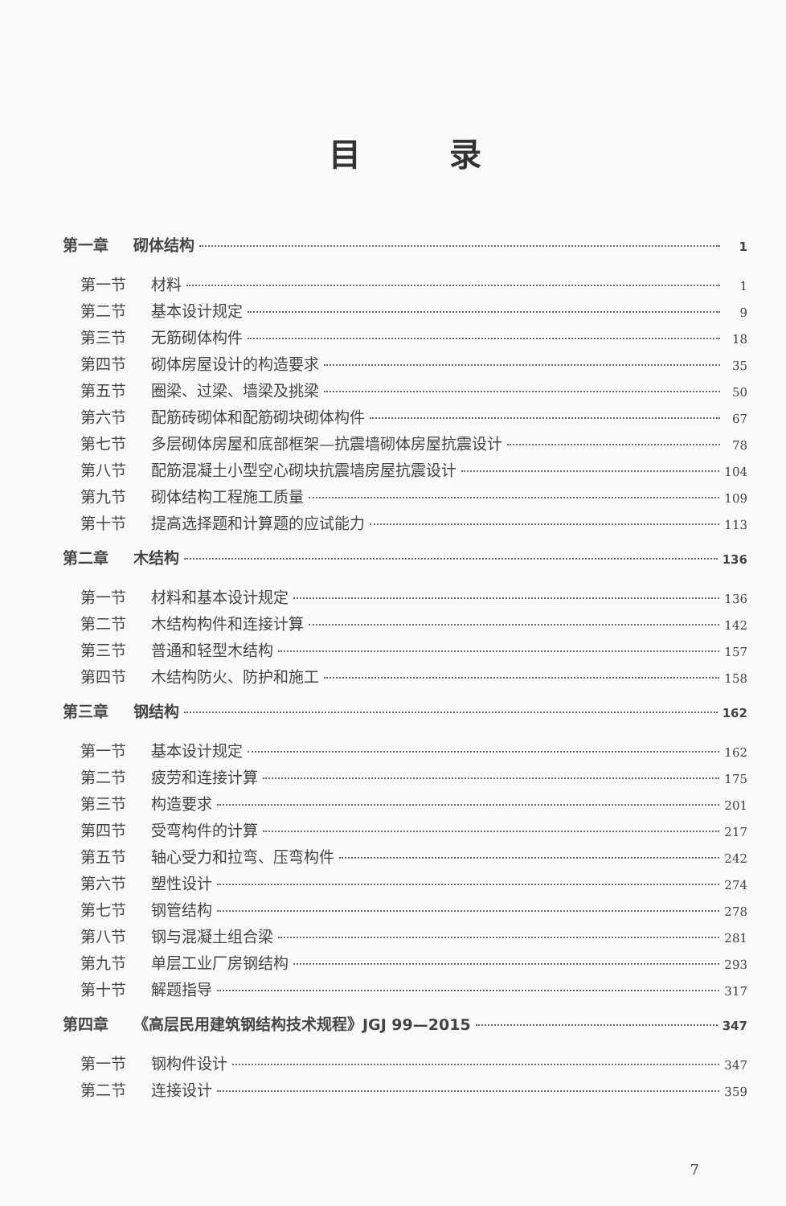目录
第一章 砌体结构 1
第一节 材料 1
第二节 基本设计规定 9
第三节 无筋砌体构件 18
第四节 砌体房屋设计的构造要求 35
第五节 圈梁、过梁、墙梁及挑梁 50
第六节 配筋砖砌体和配筋砌块砌体构件 67
第七节 多层砌体房屋和底部框架—抗震墙砌体房屋抗震设计 78
第八节 配筋混凝土小型空心砌块抗震墙房屋抗震设计 104
第九节 砌体结构工程施工质量 109
第十节 提高选择题和计算题的应试能力 113
第二章 木结构 136
第一节 材料和基本设计规定 136
第二节 木结构构件和连接计算 142
第三节 普通和轻型木结构 157
第四节 木结构防火、防护和施工 158
第三章 钢结构 162
第一节 基本设计规定 162
第二节 疲劳和连接计算 175
第三节 构造要求 201
第四节 受弯构件的计算 217
第五节 轴心受力和拉弯、压弯构件 242
第六节 塑性设计 274
第七节 钢管结构 278
第八节 钢与混凝土组合梁 281
第九节 单层工业厂房钢结构 293
第十节 解题指导 317
第四章 《高层民用建筑钢结构技术规程》JGJ 99—2015 347
第一节 钢构件设计 347
第二节 连接设计 359
7